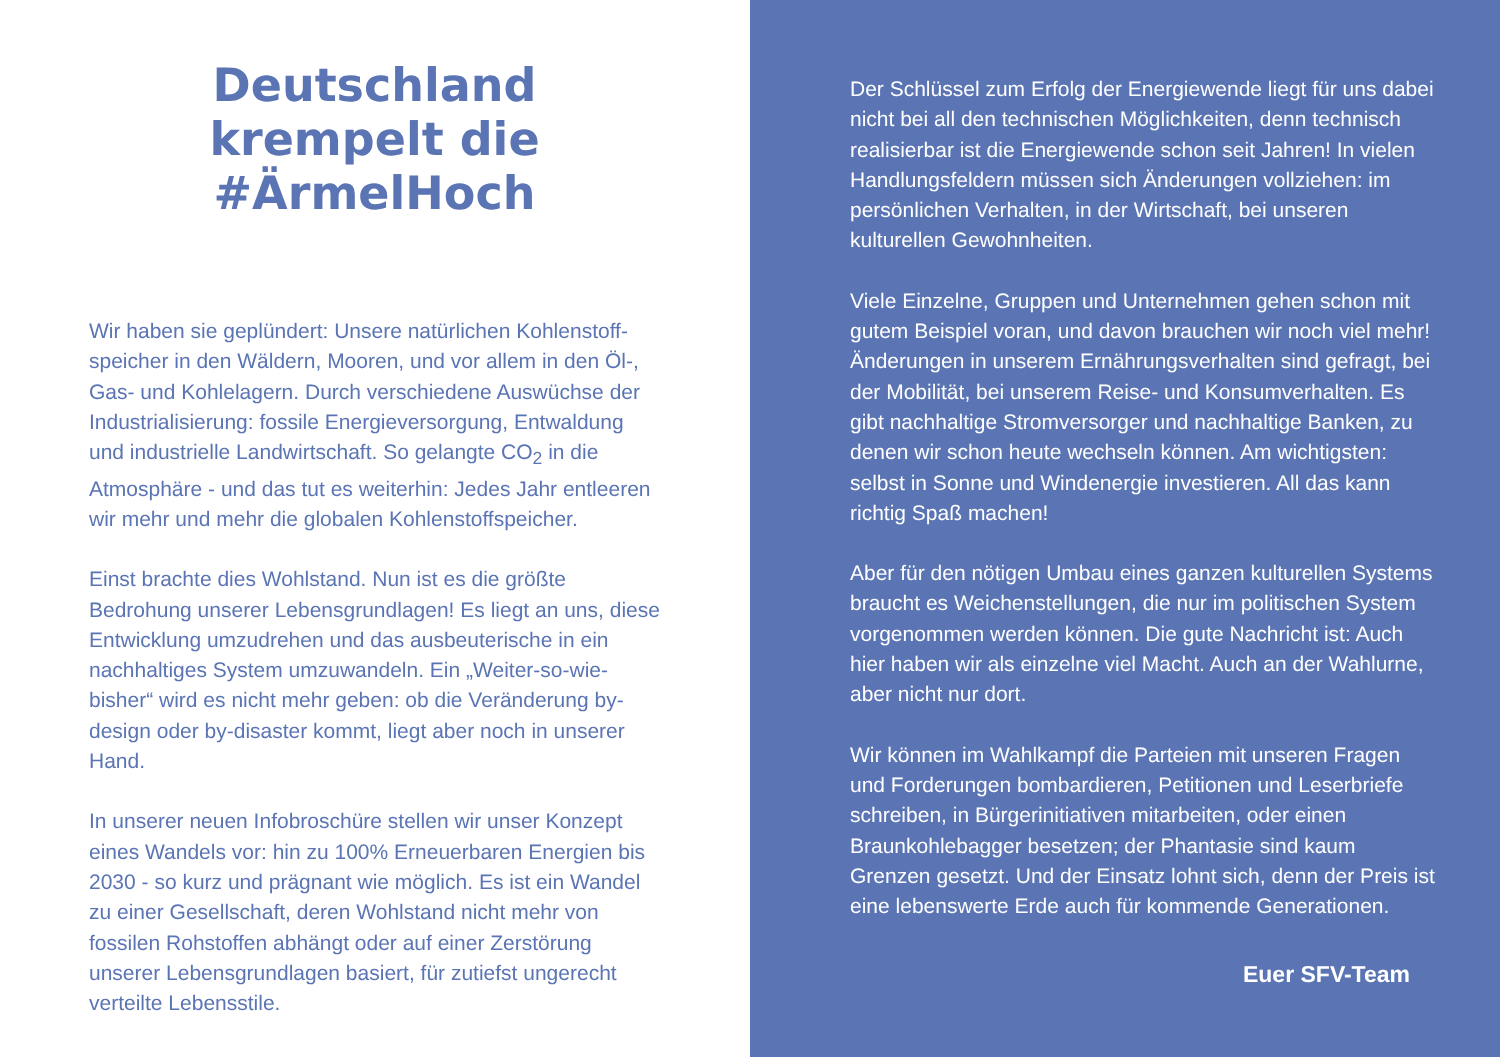Deutschland krempelt die #ÄrmelHoch
Wir haben sie geplündert: Unsere natürlichen Kohlenstoff-speicher in den Wäldern, Mooren, und vor allem in den Öl-, Gas- und Kohlelagern. Durch verschiedene Auswüchse der Industrialisierung: fossile Energieversorgung, Entwaldung und industrielle Landwirtschaft. So gelangte CO<sub>2</sub> in die Atmosphäre - und das tut es weiterhin: Jedes Jahr entleeren wir mehr und mehr die globalen Kohlenstoffspeicher.
Einst brachte dies Wohlstand. Nun ist es die größte Bedrohung unserer Lebensgrundlagen! Es liegt an uns, diese Entwicklung umzudrehen und das ausbeuterische in ein nachhaltiges System umzuwandeln. Ein „Weiter-so-wie-bisher“ wird es nicht mehr geben: ob die Veränderung by-design oder by-disaster kommt, liegt aber noch in unserer Hand.
In unserer neuen Infobroschüre stellen wir unser Konzept eines Wandels vor: hin zu 100% Erneuerbaren Energien bis 2030 - so kurz und prägnant wie möglich. Es ist ein Wandel zu einer Gesellschaft, deren Wohlstand nicht mehr von fossilen Rohstoffen abhängt oder auf einer Zerstörung unserer Lebensgrundlagen basiert, für zutiefst ungerecht verteilte Lebensstile.
Der Schlüssel zum Erfolg der Energiewende liegt für uns dabei nicht bei all den technischen Möglichkeiten, denn technisch realisierbar ist die Energiewende schon seit Jahren! In vielen Handlungsfeldern müssen sich Änderungen vollziehen: im persönlichen Verhalten, in der Wirtschaft, bei unseren kulturellen Gewohnheiten.
Viele Einzelne, Gruppen und Unternehmen gehen schon mit gutem Beispiel voran, und davon brauchen wir noch viel mehr! Änderungen in unserem Ernährungsverhalten sind gefragt, bei der Mobilität, bei unserem Reise- und Konsumverhalten. Es gibt nachhaltige Stromversorger und nachhaltige Banken, zu denen wir schon heute wechseln können. Am wichtigsten: selbst in Sonne und Windenergie investieren. All das kann richtig Spaß machen!
Aber für den nötigen Umbau eines ganzen kulturellen Systems braucht es Weichenstellungen, die nur im politischen System vorgenommen werden können. Die gute Nachricht ist: Auch hier haben wir als einzelne viel Macht. Auch an der Wahlurne, aber nicht nur dort.
Wir können im Wahlkampf die Parteien mit unseren Fragen und Forderungen bombardieren, Petitionen und Leserbriefe schreiben, in Bürgerinitiativen mitarbeiten, oder einen Braunkohlebagger besetzen; der Phantasie sind kaum Grenzen gesetzt. Und der Einsatz lohnt sich, denn der Preis ist eine lebenswerte Erde auch für kommende Generationen.
Euer SFV-Team